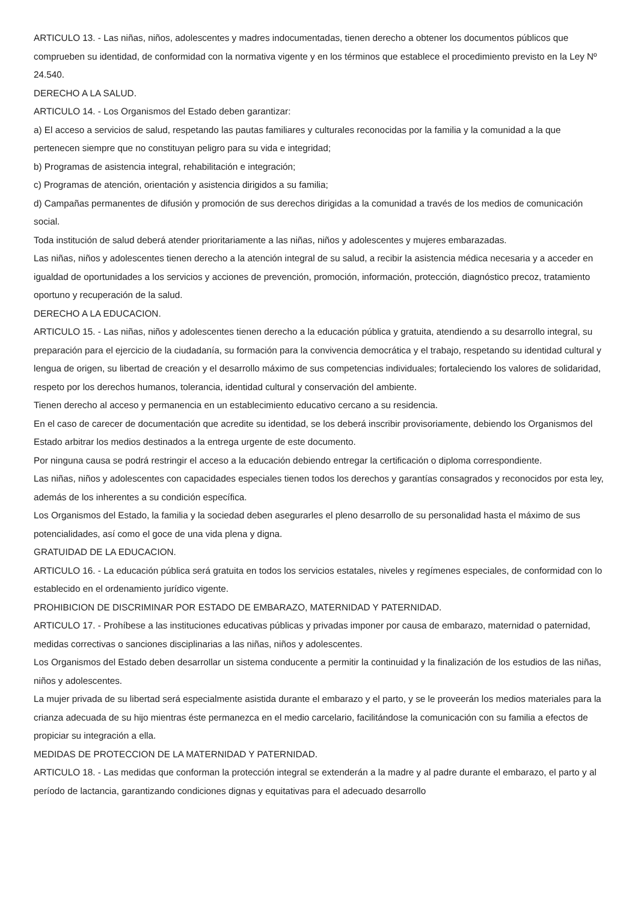ARTICULO 13. - Las niñas, niños, adolescentes y madres indocumentadas, tienen derecho a obtener los documentos públicos que comprueben su identidad, de conformidad con la normativa vigente y en los términos que establece el procedimiento previsto en la Ley Nº 24.540.
DERECHO A LA SALUD.
ARTICULO 14. - Los Organismos del Estado deben garantizar:
a) El acceso a servicios de salud, respetando las pautas familiares y culturales reconocidas por la familia y la comunidad a la que pertenecen siempre que no constituyan peligro para su vida e integridad;
b) Programas de asistencia integral, rehabilitación e integración;
c) Programas de atención, orientación y asistencia dirigidos a su familia;
d) Campañas permanentes de difusión y promoción de sus derechos dirigidas a la comunidad a través de los medios de comunicación social.
Toda institución de salud deberá atender prioritariamente a las niñas, niños y adolescentes y mujeres embarazadas.
Las niñas, niños y adolescentes tienen derecho a la atención integral de su salud, a recibir la asistencia médica necesaria y a acceder en igualdad de oportunidades a los servicios y acciones de prevención, promoción, información, protección, diagnóstico precoz, tratamiento oportuno y recuperación de la salud.
DERECHO A LA EDUCACION.
ARTICULO 15. - Las niñas, niños y adolescentes tienen derecho a la educación pública y gratuita, atendiendo a su desarrollo integral, su preparación para el ejercicio de la ciudadanía, su formación para la convivencia democrática y el trabajo, respetando su identidad cultural y lengua de origen, su libertad de creación y el desarrollo máximo de sus competencias individuales; fortaleciendo los valores de solidaridad, respeto por los derechos humanos, tolerancia, identidad cultural y conservación del ambiente.
Tienen derecho al acceso y permanencia en un establecimiento educativo cercano a su residencia.
En el caso de carecer de documentación que acredite su identidad, se los deberá inscribir provisoriamente, debiendo los Organismos del Estado arbitrar los medios destinados a la entrega urgente de este documento.
Por ninguna causa se podrá restringir el acceso a la educación debiendo entregar la certificación o diploma correspondiente.
Las niñas, niños y adolescentes con capacidades especiales tienen todos los derechos y garantías consagrados y reconocidos por esta ley, además de los inherentes a su condición específica.
Los Organismos del Estado, la familia y la sociedad deben asegurarles el pleno desarrollo de su personalidad hasta el máximo de sus potencialidades, así como el goce de una vida plena y digna.
GRATUIDAD DE LA EDUCACION.
ARTICULO 16. - La educación pública será gratuita en todos los servicios estatales, niveles y regímenes especiales, de conformidad con lo establecido en el ordenamiento jurídico vigente.
PROHIBICION DE DISCRIMINAR POR ESTADO DE EMBARAZO, MATERNIDAD Y PATERNIDAD.
ARTICULO 17. - Prohíbese a las instituciones educativas públicas y privadas imponer por causa de embarazo, maternidad o paternidad, medidas correctivas o sanciones disciplinarias a las niñas, niños y adolescentes.
Los Organismos del Estado deben desarrollar un sistema conducente a permitir la continuidad y la finalización de los estudios de las niñas, niños y adolescentes.
La mujer privada de su libertad será especialmente asistida durante el embarazo y el parto, y se le proveerán los medios materiales para la crianza adecuada de su hijo mientras éste permanezca en el medio carcelario, facilitándose la comunicación con su familia a efectos de propiciar su integración a ella.
MEDIDAS DE PROTECCION DE LA MATERNIDAD Y PATERNIDAD.
ARTICULO 18. - Las medidas que conforman la protección integral se extenderán a la madre y al padre durante el embarazo, el parto y al período de lactancia, garantizando condiciones dignas y equitativas para el adecuado desarrollo